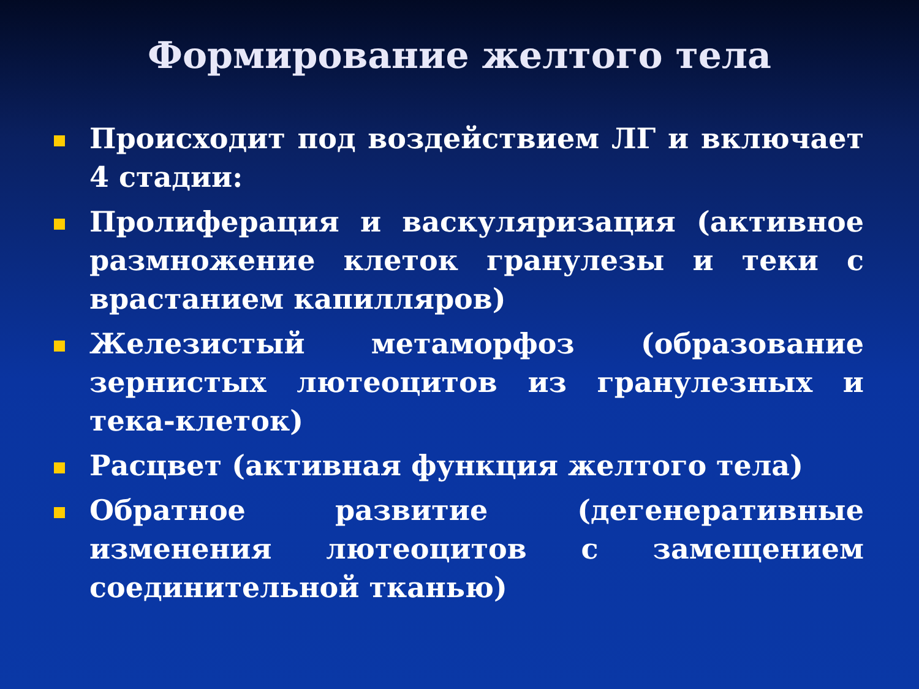Формирование желтого тела
Происходит под воздействием ЛГ и включает 4 стадии:
Пролиферация и васкуляризация (активное размножение клеток гранулезы и теки с врастанием капилляров)
Железистый метаморфоз (образование зернистых лютеоцитов из гранулезных и тека-клеток)
Расцвет (активная функция желтого тела)
Обратное развитие (дегенеративные изменения лютеоцитов с замещением соединительной тканью)